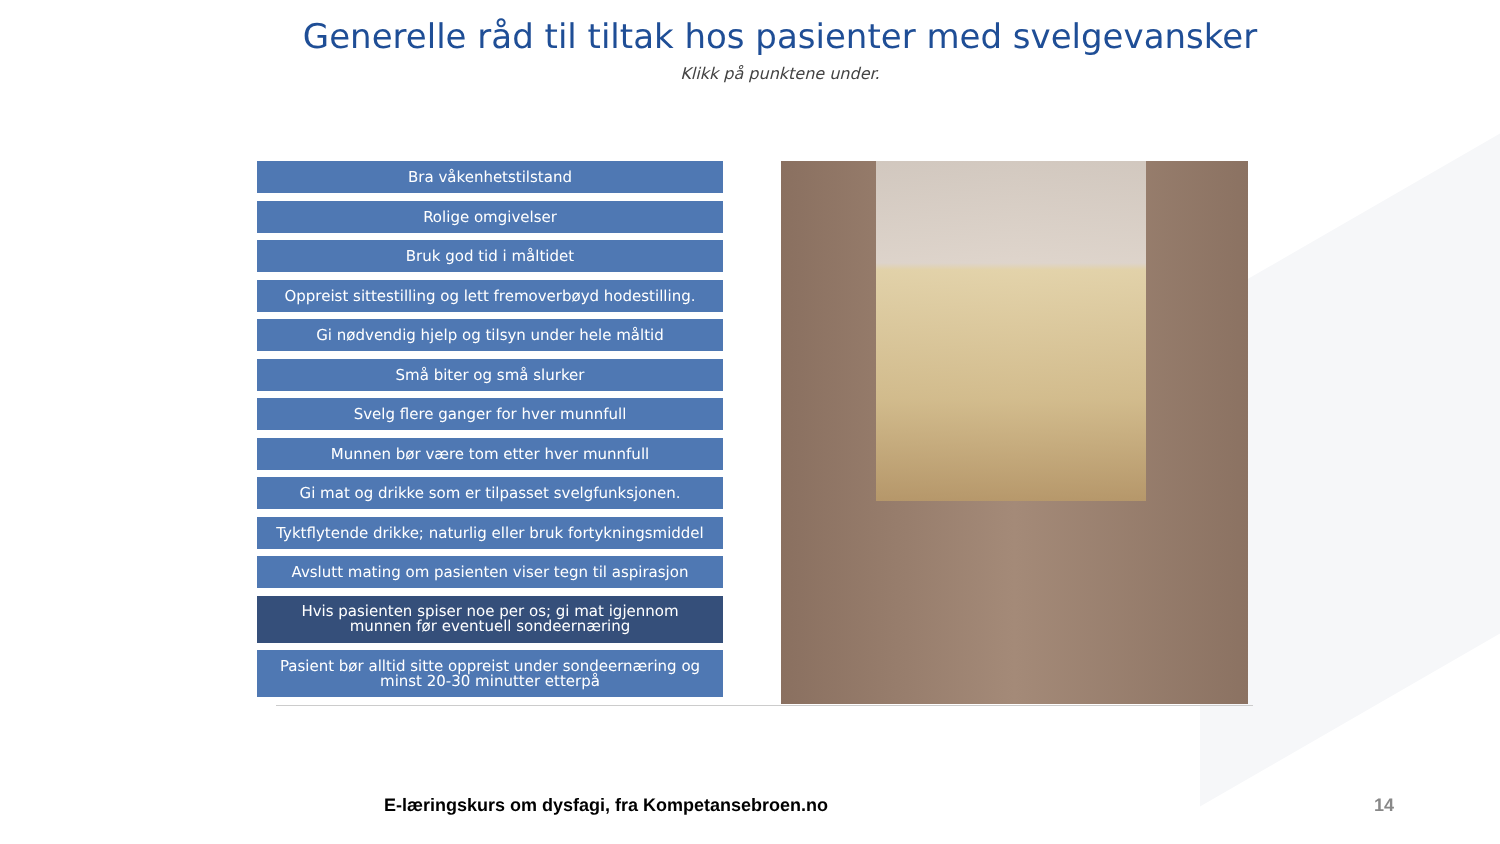Generelle råd til tiltak hos pasienter med svelgevansker
Klikk på punktene under.
Bra våkenhetstilstand
Rolige omgivelser
Bruk god tid i måltidet
Oppreist sittestilling og lett fremoverbøyd hodestilling.
Gi nødvendig hjelp og tilsyn under hele måltid
Små biter og små slurker
Svelg flere ganger for hver munnfull
Munnen bør være tom etter hver munnfull
Gi mat og drikke som er tilpasset svelgfunksjonen.
Tyktflytende drikke; naturlig eller bruk fortykningsmiddel
Avslutt mating om pasienten viser tegn til aspirasjon
Hvis pasienten spiser noe per os; gi mat igjennom
munnen før eventuell sondeernæring
Pasient bør alltid sitte oppreist under sondeernæring og
minst 20-30 minutter etterpå
E-læringskurs om dysfagi, fra Kompetansebroen.no
14